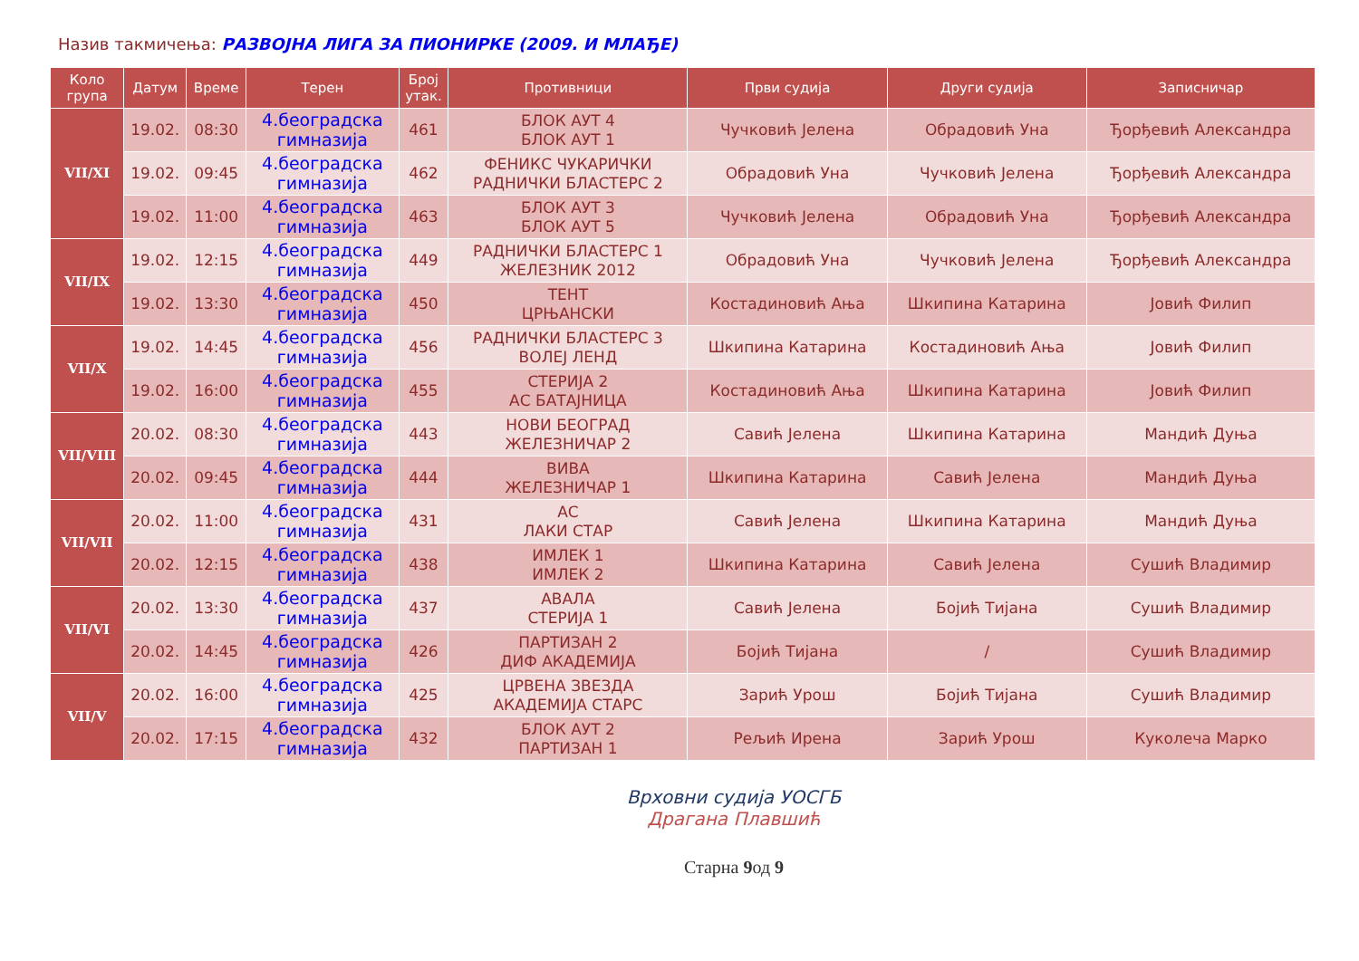Назив такмичења: РАЗВОЈНА ЛИГА ЗА ПИОНИРКЕ (2009. И МЛАЂЕ)
| Коло група | Датум | Време | Терен | Број утак. | Противници | Први судија | Други судија | Записничар |
| --- | --- | --- | --- | --- | --- | --- | --- | --- |
| VII/XI | 19.02. | 08:30 | 4.београдска гимназија | 461 | БЛОК АУТ 4 БЛОК АУТ 1 | Чучковић Јелена | Обрадовић Уна | Ђорђевић Александра |
| | 19.02. | 09:45 | 4.београдска гимназија | 462 | ФЕНИКС ЧУКАРИЧКИ РАДНИЧКИ БЛАСТЕРС 2 | Обрадовић Уна | Чучковић Јелена | Ђорђевић Александра |
| | 19.02. | 11:00 | 4.београдска гимназија | 463 | БЛОК АУТ 3 БЛОК АУТ 5 | Чучковић Јелена | Обрадовић Уна | Ђорђевић Александра |
| VII/IX | 19.02. | 12:15 | 4.београдска гимназија | 449 | РАДНИЧКИ БЛАСТЕРС 1 ЖЕЛЕЗНИК 2012 | Обрадовић Уна | Чучковић Јелена | Ђорђевић Александра |
| | 19.02. | 13:30 | 4.београдска гимназија | 450 | ТЕНТ ЦРЊАНСКИ | Костадиновић Ања | Шкипина Катарина | Јовић Филип |
| VII/X | 19.02. | 14:45 | 4.београдска гимназија | 456 | РАДНИЧКИ БЛАСТЕРС 3 ВОЛЕЈ ЛЕНД | Шкипина Катарина | Костадиновић Ања | Јовић Филип |
| | 19.02. | 16:00 | 4.београдска гимназија | 455 | СТЕРИЈА 2 АС БАТАЈНИЦА | Костадиновић Ања | Шкипина Катарина | Јовић Филип |
| VII/VIII | 20.02. | 08:30 | 4.београдска гимназија | 443 | НОВИ БЕОГРАД ЖЕЛЕЗНИЧАР 2 | Савић Јелена | Шкипина Катарина | Мандић Дуња |
| | 20.02. | 09:45 | 4.београдска гимназија | 444 | ВИВА ЖЕЛЕЗНИЧАР 1 | Шкипина Катарина | Савић Јелена | Мандић Дуња |
| VII/VII | 20.02. | 11:00 | 4.београдска гимназија | 431 | АС ЛАКИ СТАР | Савић Јелена | Шкипина Катарина | Мандић Дуња |
| | 20.02. | 12:15 | 4.београдска гимназија | 438 | ИМЛЕК 1 ИМЛЕК 2 | Шкипина Катарина | Савић Јелена | Сушић Владимир |
| VII/VI | 20.02. | 13:30 | 4.београдска гимназија | 437 | АВАЛА СТЕРИЈА 1 | Савић Јелена | Бојић Тијана | Сушић Владимир |
| | 20.02. | 14:45 | 4.београдска гимназија | 426 | ПАРТИЗАН 2 ДИФ АКАДЕМИЈА | Бојић Тијана | / | Сушић Владимир |
| VII/V | 20.02. | 16:00 | 4.београдска гимназија | 425 | ЦРВЕНА ЗВЕЗДА АКАДЕМИЈА СТАРС | Зарић Урош | Бојић Тијана | Сушић Владимир |
| | 20.02. | 17:15 | 4.београдска гимназија | 432 | БЛОК АУТ 2 ПАРТИЗАН 1 | Рељић Ирена | Зарић Урош | Куколеча Марко |
Врховни судија УОСГБ
Драгана Плавшић
Старна 9од 9